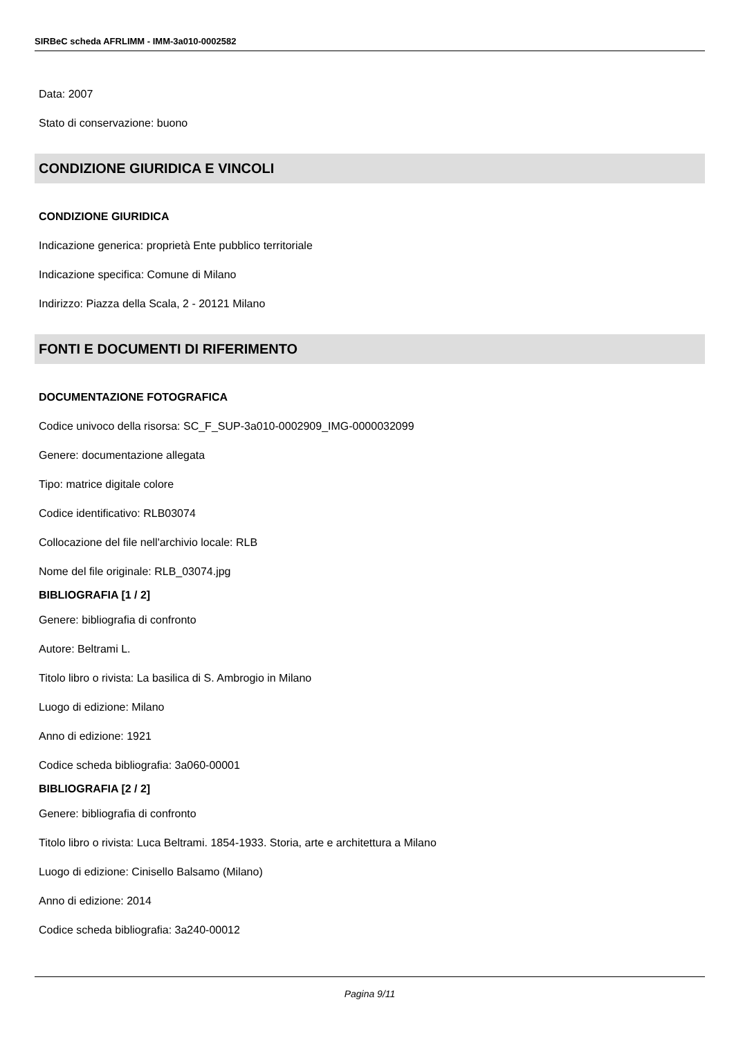SIRBeC scheda AFRLIMM - IMM-3a010-0002582
Data: 2007
Stato di conservazione: buono
CONDIZIONE GIURIDICA E VINCOLI
CONDIZIONE GIURIDICA
Indicazione generica: proprietà Ente pubblico territoriale
Indicazione specifica: Comune di Milano
Indirizzo: Piazza della Scala, 2 - 20121 Milano
FONTI E DOCUMENTI DI RIFERIMENTO
DOCUMENTAZIONE FOTOGRAFICA
Codice univoco della risorsa: SC_F_SUP-3a010-0002909_IMG-0000032099
Genere: documentazione allegata
Tipo: matrice digitale colore
Codice identificativo: RLB03074
Collocazione del file nell'archivio locale: RLB
Nome del file originale: RLB_03074.jpg
BIBLIOGRAFIA [1 / 2]
Genere: bibliografia di confronto
Autore: Beltrami L.
Titolo libro o rivista: La basilica di S. Ambrogio in Milano
Luogo di edizione: Milano
Anno di edizione: 1921
Codice scheda bibliografia: 3a060-00001
BIBLIOGRAFIA [2 / 2]
Genere: bibliografia di confronto
Titolo libro o rivista: Luca Beltrami. 1854-1933. Storia, arte e architettura a Milano
Luogo di edizione: Cinisello Balsamo (Milano)
Anno di edizione: 2014
Codice scheda bibliografia: 3a240-00012
Pagina 9/11